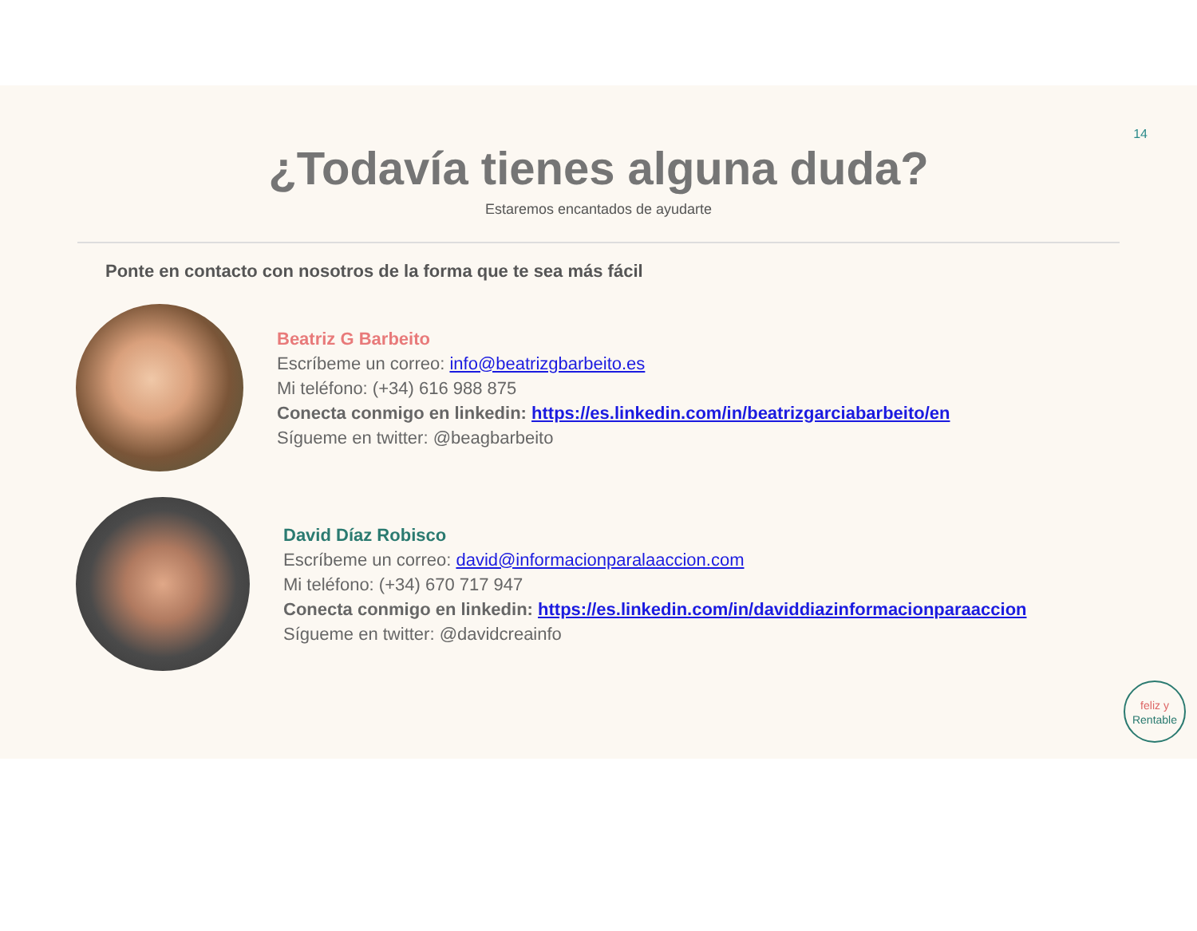14
¿Todavía tienes alguna duda?
Estaremos encantados de ayudarte
Ponte en contacto con nosotros de la forma que te sea más fácil
Beatriz G Barbeito
Escríbeme un correo: info@beatrizgbarbeito.es
Mi teléfono: (+34) 616 988 875
Conecta conmigo en linkedin: https://es.linkedin.com/in/beatrizgarciabarbeito/en
Sígueme en twitter: @beagbarbeito
David Díaz Robisco
Escríbeme un correo: david@informacionparalaaccion.com
Mi teléfono: (+34) 670 717 947
Conecta conmigo en linkedin: https://es.linkedin.com/in/daviddiazinformacionparaaccion
Sígueme en twitter: @davidcreainfo
feliz y
Rentable